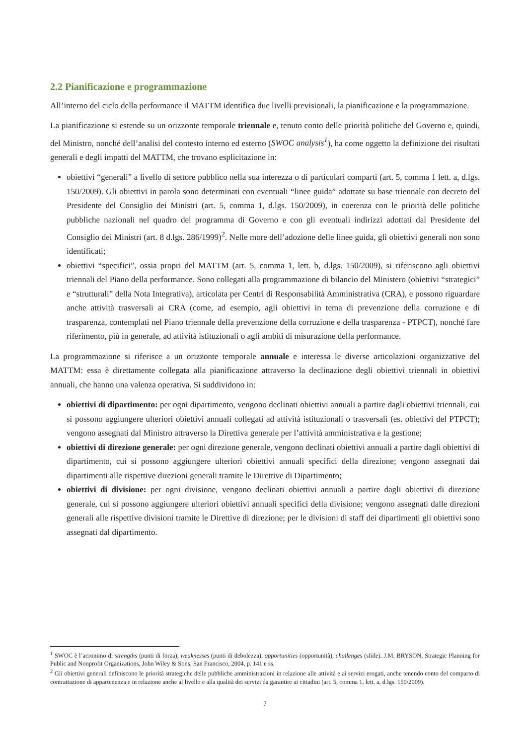2.2 Pianificazione e programmazione
All’interno del ciclo della performance il MATTM identifica due livelli previsionali, la pianificazione e la programmazione.
La pianificazione si estende su un orizzonte temporale triennale e, tenuto conto delle priorità politiche del Governo e, quindi, del Ministro, nonché dell’analisi del contesto interno ed esterno (SWOC analysis<sup>1</sup>), ha come oggetto la definizione dei risultati generali e degli impatti del MATTM, che trovano esplicitazione in:
obiettivi “generali” a livello di settore pubblico nella sua interezza o di particolari comparti (art. 5, comma 1 lett. a, d.lgs. 150/2009). Gli obiettivi in parola sono determinati con eventuali “linee guida” adottate su base triennale con decreto del Presidente del Consiglio dei Ministri (art. 5, comma 1, d.lgs. 150/2009), in coerenza con le priorità delle politiche pubbliche nazionali nel quadro del programma di Governo e con gli eventuali indirizzi adottati dal Presidente del Consiglio dei Ministri (art. 8 d.lgs. 286/1999)<sup>2</sup>. Nelle more dell’adozione delle linee guida, gli obiettivi generali non sono identificati;
obiettivi “specifici”, ossia propri del MATTM (art. 5, comma 1, lett. b, d.lgs. 150/2009), si riferiscono agli obiettivi triennali del Piano della performance. Sono collegati alla programmazione di bilancio del Ministero (obiettivi “strategici” e “strutturali” della Nota Integrativa), articolata per Centri di Responsabilità Amministrativa (CRA), e possono riguardare anche attività trasversali ai CRA (come, ad esempio, agli obiettivi in tema di prevenzione della corruzione e di trasparenza, contemplati nel Piano triennale della prevenzione della corruzione e della trasparenza - PTPCT), nonché fare riferimento, più in generale, ad attività istituzionali o agli ambiti di misurazione della performance.
La programmazione si riferisce a un orizzonte temporale annuale e interessa le diverse articolazioni organizzative del MATTM: essa è direttamente collegata alla pianificazione attraverso la declinazione degli obiettivi triennali in obiettivi annuali, che hanno una valenza operativa. Si suddividono in:
obiettivi di dipartimento: per ogni dipartimento, vengono declinati obiettivi annuali a partire dagli obiettivi triennali, cui si possono aggiungere ulteriori obiettivi annuali collegati ad attività istituzionali o trasversali (es. obiettivi del PTPCT); vengono assegnati dal Ministro attraverso la Direttiva generale per l’attività amministrativa e la gestione;
obiettivi di direzione generale: per ogni direzione generale, vengono declinati obiettivi annuali a partire dagli obiettivi di dipartimento, cui si possono aggiungere ulteriori obiettivi annuali specifici della direzione; vengono assegnati dai dipartimenti alle rispettive direzioni generali tramite le Direttive di Dipartimento;
obiettivi di divisione: per ogni divisione, vengono declinati obiettivi annuali a partire dagli obiettivi di direzione generale, cui si possono aggiungere ulteriori obiettivi annuali specifici della divisione; vengono assegnati dalle direzioni generali alle rispettive divisioni tramite le Direttive di direzione; per le divisioni di staff dei dipartimenti gli obiettivi sono assegnati dal dipartimento.
<sup>1</sup> SWOC è l’acronimo di strengths (punti di forza), weaknesses (punti di debolezza), opportunities (opportunità), challenges (sfide). J.M. BRYSON, Strategic Planning for Public and Nonprofit Organizations, John Wiley & Sons, San Francisco, 2004, p. 141 e ss.
<sup>2</sup> Gli obiettivi generali definiscono le priorità strategiche delle pubbliche amministrazioni in relazione alle attività e ai servizi erogati, anche tenendo conto del comparto di contrattazione di appartenenza e in relazione anche al livello e alla qualità dei servizi da garantire ai cittadini (art. 5, comma 1, lett. a, d.lgs. 150/2009).
7